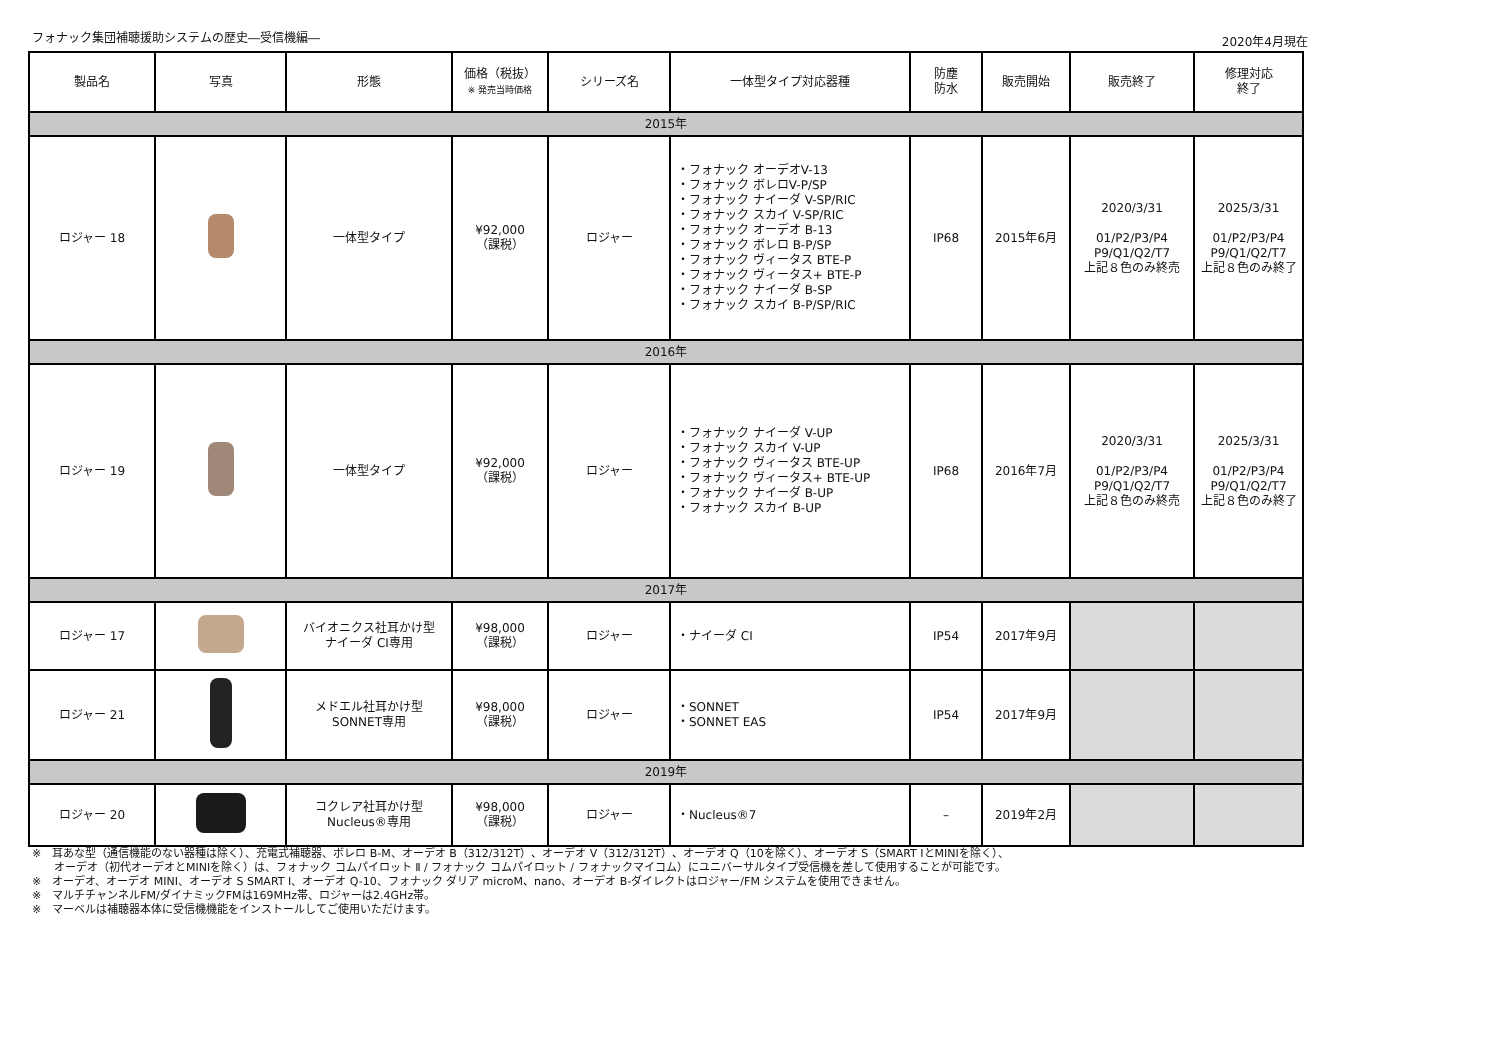フォナック集団補聴援助システムの歴史―受信機編―
2020年4月現在
| 製品名 | 写真 | 形態 | 価格（税抜） ※ 発売当時価格 | シリーズ名 | 一体型タイプ対応器種 | 防塵 防水 | 販売開始 | 販売終了 | 修理対応 終了 |
| --- | --- | --- | --- | --- | --- | --- | --- | --- | --- |
| 2015年 | | | | | | | | | |
| ロジャー 18 | | 一体型タイプ | ¥92,000 （課税） | ロジャー | ・フォナック オーデオV-13 ・フォナック ボレロV-P/SP ・フォナック ナイーダ V-SP/RIC ・フォナック スカイ V-SP/RIC ・フォナック オーデオ B-13 ・フォナック ボレロ B-P/SP ・フォナック ヴィータス BTE-P ・フォナック ヴィータス+ BTE-P ・フォナック ナイーダ B-SP ・フォナック スカイ B-P/SP/RIC | IP68 | 2015年6月 | 2020/3/31 01/P2/P3/P4 P9/Q1/Q2/T7 上記８色のみ終売 | 2025/3/31 01/P2/P3/P4 P9/Q1/Q2/T7 上記８色のみ終了 |
| 2016年 | | | | | | | | | |
| ロジャー 19 | | 一体型タイプ | ¥92,000 （課税） | ロジャー | ・フォナック ナイーダ V-UP ・フォナック スカイ V-UP ・フォナック ヴィータス BTE-UP ・フォナック ヴィータス+ BTE-UP ・フォナック ナイーダ B-UP ・フォナック スカイ B-UP | IP68 | 2016年7月 | 2020/3/31 01/P2/P3/P4 P9/Q1/Q2/T7 上記８色のみ終売 | 2025/3/31 01/P2/P3/P4 P9/Q1/Q2/T7 上記８色のみ終了 |
| 2017年 | | | | | | | | | |
| ロジャー 17 | | バイオニクス社耳かけ型 ナイーダ CI専用 | ¥98,000 （課税） | ロジャー | ・ナイーダ CI | IP54 | 2017年9月 | | |
| ロジャー 21 | | メドエル社耳かけ型 SONNET専用 | ¥98,000 （課税） | ロジャー | ・SONNET ・SONNET EAS | IP54 | 2017年9月 | | |
| 2019年 | | | | | | | | | |
| ロジャー 20 | | コクレア社耳かけ型 Nucleus®専用 | ¥98,000 （課税） | ロジャー | ・Nucleus®7 | – | 2019年2月 | | |
※　耳あな型（通信機能のない器種は除く）、充電式補聴器、ボレロ B-M、オーデオ B（312/312T）、オーデオ V（312/312T）、オーデオ Q（10を除く）、オーデオ S（SMART IとMINIを除く）、
　　オーデオ（初代オーデオとMINIを除く）は、フォナック コムパイロット Ⅱ / フォナック コムパイロット / フォナックマイコム）にユニバーサルタイプ受信機を差して使用することが可能です。
※　オーデオ、オーデオ MINI、オーデオ S SMART I、オーデオ Q-10、フォナック ダリア microM、nano、オーデオ B-ダイレクトはロジャー/FM システムを使用できません。
※　マルチチャンネルFM/ダイナミックFMは169MHz帯、ロジャーは2.4GHz帯。
※　マーベルは補聴器本体に受信機機能をインストールしてご使用いただけます。